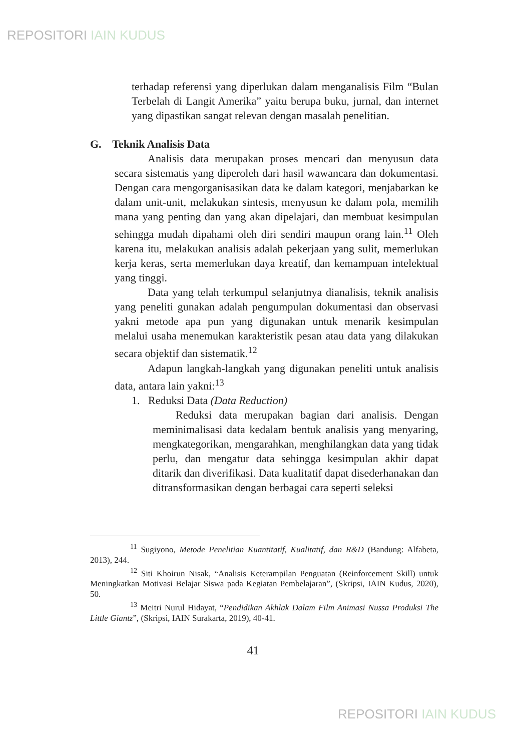REPOSITORI IAIN KUDUS
terhadap referensi yang diperlukan dalam menganalisis Film “Bulan Terbelah di Langit Amerika” yaitu berupa buku, jurnal, dan internet yang dipastikan sangat relevan dengan masalah penelitian.
G. Teknik Analisis Data
Analisis data merupakan proses mencari dan menyusun data secara sistematis yang diperoleh dari hasil wawancara dan dokumentasi. Dengan cara mengorganisasikan data ke dalam kategori, menjabarkan ke dalam unit-unit, melakukan sintesis, menyusun ke dalam pola, memilih mana yang penting dan yang akan dipelajari, dan membuat kesimpulan sehingga mudah dipahami oleh diri sendiri maupun orang lain.<sup>11</sup> Oleh karena itu, melakukan analisis adalah pekerjaan yang sulit, memerlukan kerja keras, serta memerlukan daya kreatif, dan kemampuan intelektual yang tinggi.
Data yang telah terkumpul selanjutnya dianalisis, teknik analisis yang peneliti gunakan adalah pengumpulan dokumentasi dan observasi yakni metode apa pun yang digunakan untuk menarik kesimpulan melalui usaha menemukan karakteristik pesan atau data yang dilakukan secara objektif dan sistematik.<sup>12</sup>
Adapun langkah-langkah yang digunakan peneliti untuk analisis data, antara lain yakni:<sup>13</sup>
1. Reduksi Data (Data Reduction)
Reduksi data merupakan bagian dari analisis. Dengan meminimalisasi data kedalam bentuk analisis yang menyaring, mengkategorikan, mengarahkan, menghilangkan data yang tidak perlu, dan mengatur data sehingga kesimpulan akhir dapat ditarik dan diverifikasi. Data kualitatif dapat disederhanakan dan ditransformasikan dengan berbagai cara seperti seleksi
<sup>11</sup> Sugiyono, Metode Penelitian Kuantitatif, Kualitatif, dan R&D (Bandung: Alfabeta, 2013), 244.
<sup>12</sup> Siti Khoirun Nisak, “Analisis Keterampilan Penguatan (Reinforcement Skill) untuk Meningkatkan Motivasi Belajar Siswa pada Kegiatan Pembelajaran”, (Skripsi, IAIN Kudus, 2020), 50.
<sup>13</sup> Meitri Nurul Hidayat, “Pendidikan Akhlak Dalam Film Animasi Nussa Produksi The Little Giantz”, (Skripsi, IAIN Surakarta, 2019), 40-41.
41
REPOSITORI IAIN KUDUS